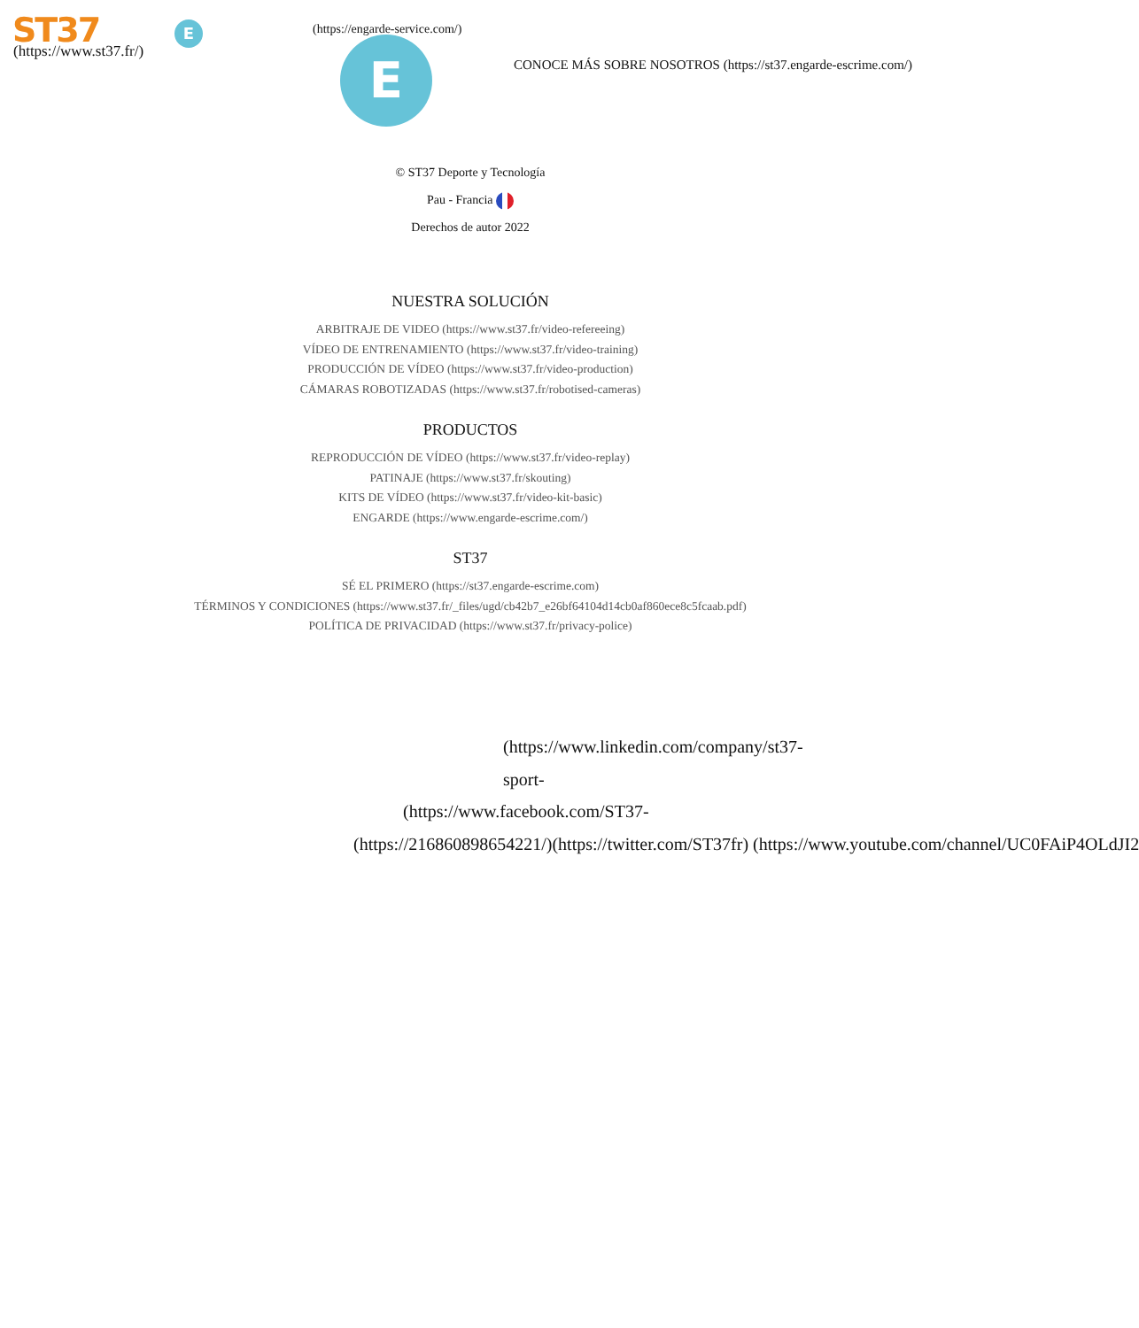ST37
(https://www.st37.fr/)
E (https://engarde-service.com/)
E
CONOCE MÁS SOBRE NOSOTROS (https://st37.engarde-escrime.com/)
© ST37 Deporte y Tecnología
Pau - Francia
Derechos de autor 2022
NUESTRA SOLUCIÓN
ARBITRAJE DE VIDEO (https://www.st37.fr/video-refereeing)
VÍDEO DE ENTRENAMIENTO (https://www.st37.fr/video-training)
PRODUCCIÓN DE VÍDEO (https://www.st37.fr/video-production)
CÁMARAS ROBOTIZADAS (https://www.st37.fr/robotised-cameras)
PRODUCTOS
REPRODUCCIÓN DE VÍDEO (https://www.st37.fr/video-replay)
PATINAJE (https://www.st37.fr/skouting)
KITS DE VÍDEO (https://www.st37.fr/video-kit-basic)
ENGARDE (https://www.engarde-escrime.com/)
ST37
SÉ EL PRIMERO (https://st37.engarde-escrime.com)
TÉRMINOS Y CONDICIONES (https://www.st37.fr/_files/ugd/cb42b7_e26bf64104d14cb0af860ece8c5fcaab.pdf)
POLÍTICA DE PRIVACIDAD (https://www.st37.fr/privacy-police)
(https://www.linkedin.com/company/st37-
sport-
(https://www.facebook.com/ST37-
(https://216860898654221/)(https://twitter.com/ST37fr) (https://www.youtube.com/channel/UC0FAiP4OLdJI2